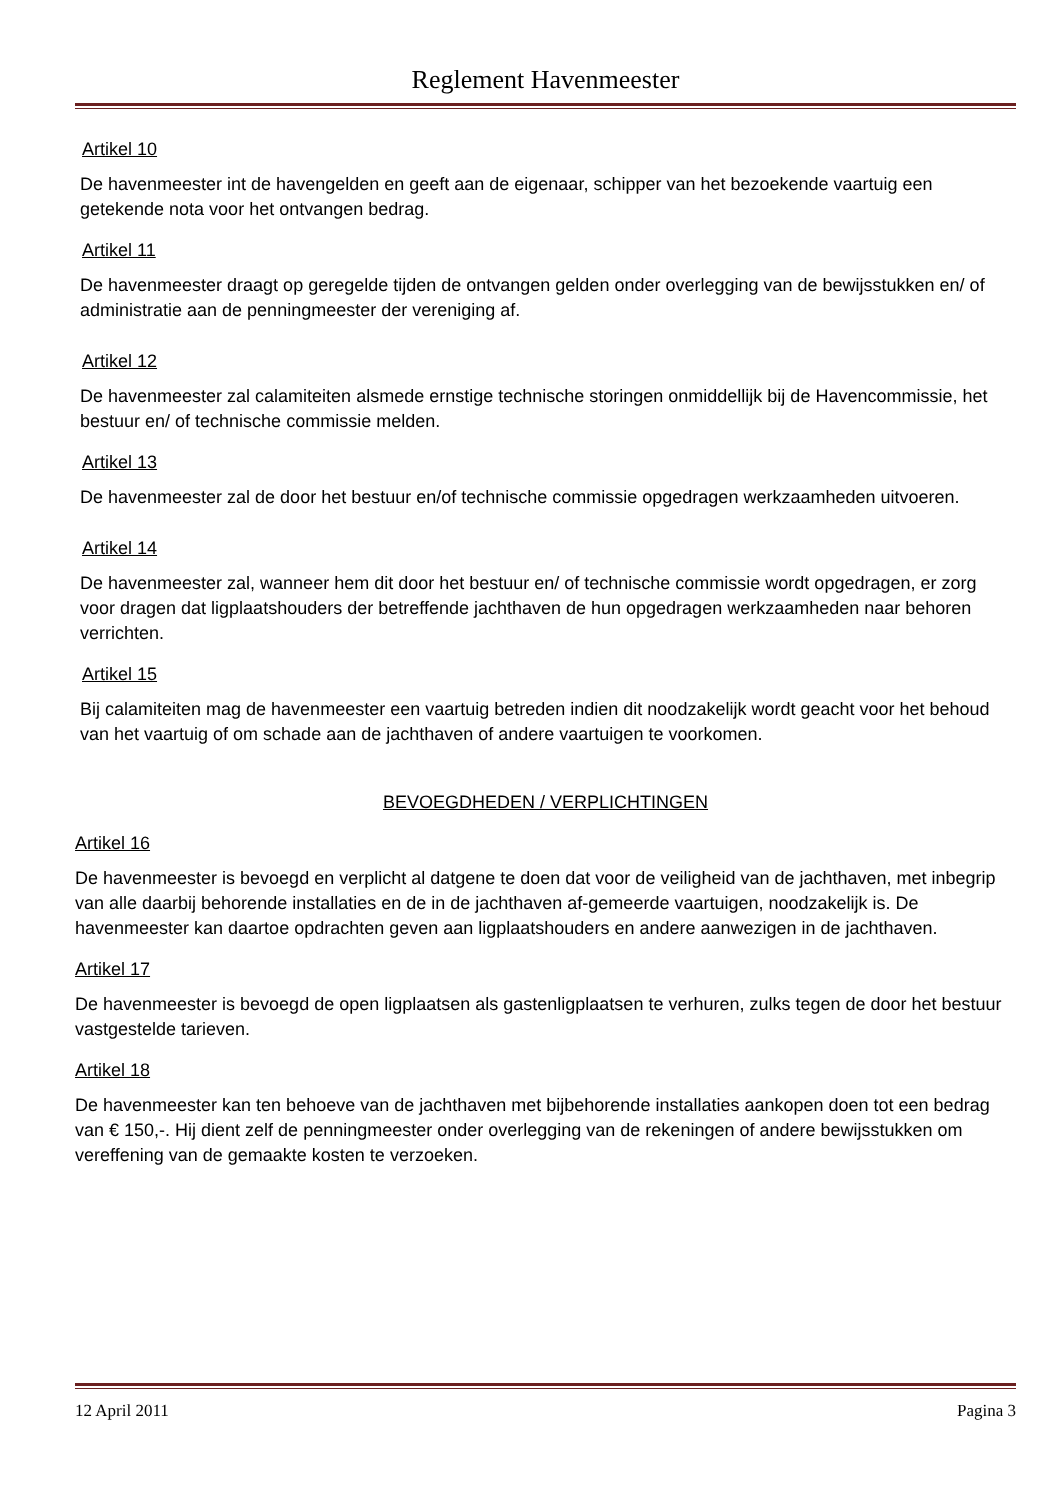Reglement Havenmeester
Artikel 10
De havenmeester int de havengelden en geeft aan de eigenaar, schipper van het bezoekende vaartuig een getekende nota voor het ontvangen bedrag.
Artikel 11
De havenmeester draagt op geregelde tijden de ontvangen gelden onder overlegging van de bewijsstukken en/ of administratie aan de penningmeester der vereniging af.
Artikel 12
De havenmeester zal calamiteiten alsmede ernstige technische storingen onmiddellijk bij de Havencommissie, het bestuur en/ of technische commissie melden.
Artikel 13
De havenmeester zal de door het bestuur en/of technische commissie opgedragen werkzaamheden uitvoeren.
Artikel 14
De havenmeester zal, wanneer hem dit door het bestuur en/ of technische commissie wordt opgedragen, er zorg voor dragen dat ligplaatshouders der betreffende jachthaven de hun opgedragen werkzaamheden naar behoren verrichten.
Artikel 15
Bij calamiteiten mag de havenmeester een vaartuig betreden indien dit noodzakelijk wordt geacht voor het behoud van het vaartuig of om schade aan de jachthaven of andere vaartuigen te voorkomen.
BEVOEGDHEDEN / VERPLICHTINGEN
Artikel 16
De havenmeester is bevoegd en verplicht al datgene te doen dat voor de veiligheid van de jachthaven, met inbegrip van alle daarbij behorende installaties en de in de jachthaven af-gemeerde vaartuigen, noodzakelijk is. De havenmeester kan daartoe opdrachten geven aan ligplaatshouders en andere aanwezigen in de jachthaven.
Artikel 17
De havenmeester is bevoegd de open ligplaatsen als gastenligplaatsen te verhuren, zulks tegen de door het bestuur vastgestelde tarieven.
Artikel 18
De havenmeester kan ten behoeve van de jachthaven met bijbehorende installaties aankopen doen tot een bedrag van € 150,-. Hij dient zelf de penningmeester onder overlegging van de rekeningen of andere bewijsstukken om vereffening van de gemaakte kosten te verzoeken.
12 April 2011 Pagina 3